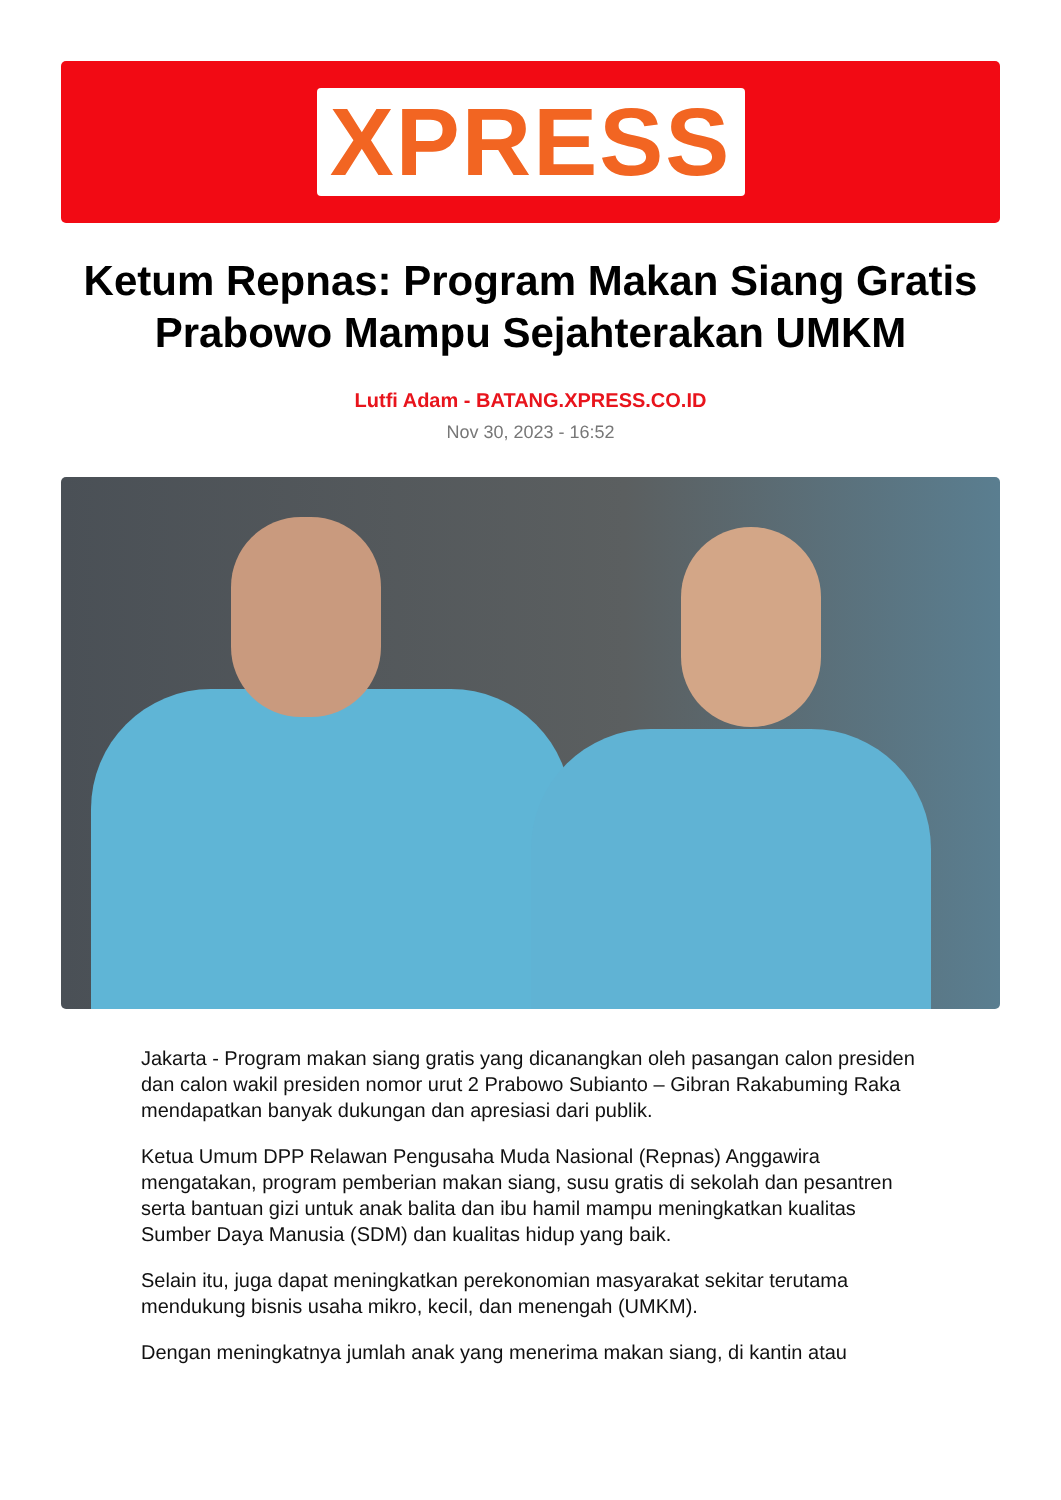XPRESS
Ketum Repnas: Program Makan Siang Gratis Prabowo Mampu Sejahterakan UMKM
Lutfi Adam - BATANG.XPRESS.CO.ID
Nov 30, 2023 - 16:52
Jakarta - Program makan siang gratis yang dicanangkan oleh pasangan calon presiden dan calon wakil presiden nomor urut 2 Prabowo Subianto – Gibran Rakabuming Raka mendapatkan banyak dukungan dan apresiasi dari publik.
Ketua Umum DPP Relawan Pengusaha Muda Nasional (Repnas) Anggawira mengatakan, program pemberian makan siang, susu gratis di sekolah dan pesantren serta bantuan gizi untuk anak balita dan ibu hamil mampu meningkatkan kualitas Sumber Daya Manusia (SDM) dan kualitas hidup yang baik.
Selain itu, juga dapat meningkatkan perekonomian masyarakat sekitar terutama mendukung bisnis usaha mikro, kecil, dan menengah (UMKM).
Dengan meningkatnya jumlah anak yang menerima makan siang, di kantin atau